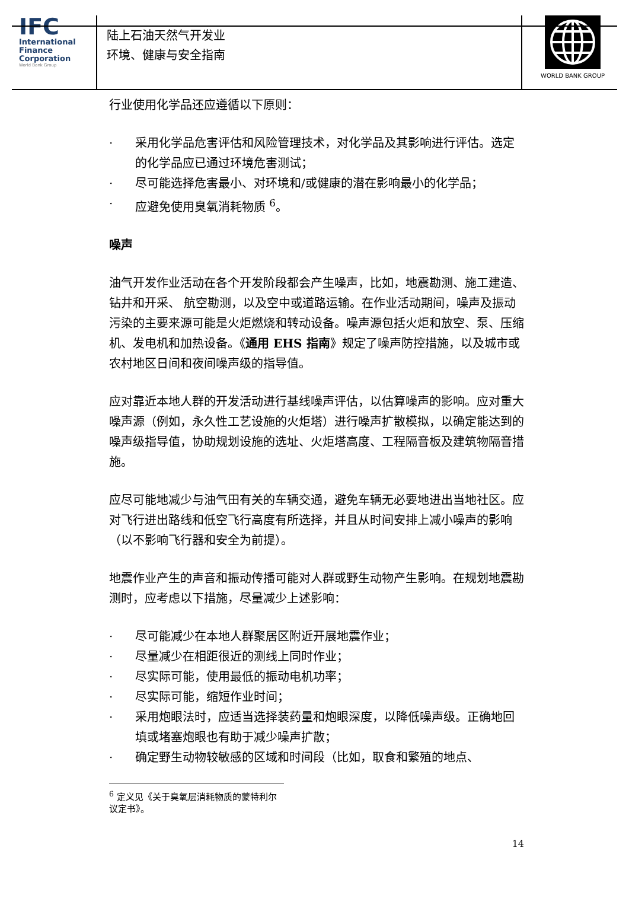IFC
International
Finance
Corporation
World Bank Group
陆上石油天然气开发业
环境、健康与安全指南
WORLD BANK GROUP
行业使用化学品还应遵循以下原则：
· 采用化学品危害评估和风险管理技术，对化学品及其影响进行评估。选定的化学品应已通过环境危害测试；
· 尽可能选择危害最小、对环境和/或健康的潜在影响最小的化学品；
· 应避免使用臭氧消耗物质 <sup>6</sup>。
噪声
油气开发作业活动在各个开发阶段都会产生噪声，比如，地震勘测、施工建造、钻井和开采、 航空勘测，以及空中或道路运输。在作业活动期间，噪声及振动污染的主要来源可能是火炬燃烧和转动设备。噪声源包括火炬和放空、泵、压缩机、发电机和加热设备。《通用 EHS 指南》规定了噪声防控措施，以及城市或农村地区日间和夜间噪声级的指导值。
应对靠近本地人群的开发活动进行基线噪声评估，以估算噪声的影响。应对重大噪声源（例如，永久性工艺设施的火炬塔）进行噪声扩散模拟，以确定能达到的噪声级指导值，协助规划设施的选址、火炬塔高度、工程隔音板及建筑物隔音措施。
应尽可能地减少与油气田有关的车辆交通，避免车辆无必要地进出当地社区。应对飞行进出路线和低空飞行高度有所选择，并且从时间安排上减小噪声的影响（以不影响飞行器和安全为前提）。
地震作业产生的声音和振动传播可能对人群或野生动物产生影响。在规划地震勘测时，应考虑以下措施，尽量减少上述影响：
· 尽可能减少在本地人群聚居区附近开展地震作业；
· 尽量减少在相距很近的测线上同时作业；
· 尽实际可能，使用最低的振动电机功率；
· 尽实际可能，缩短作业时间；
· 采用炮眼法时，应适当选择装药量和炮眼深度，以降低噪声级。正确地回填或堵塞炮眼也有助于减少噪声扩散；
· 确定野生动物较敏感的区域和时间段（比如，取食和繁殖的地点、
<sup>6</sup> 定义见《关于臭氧层消耗物质的蒙特利尔议定书》。
14